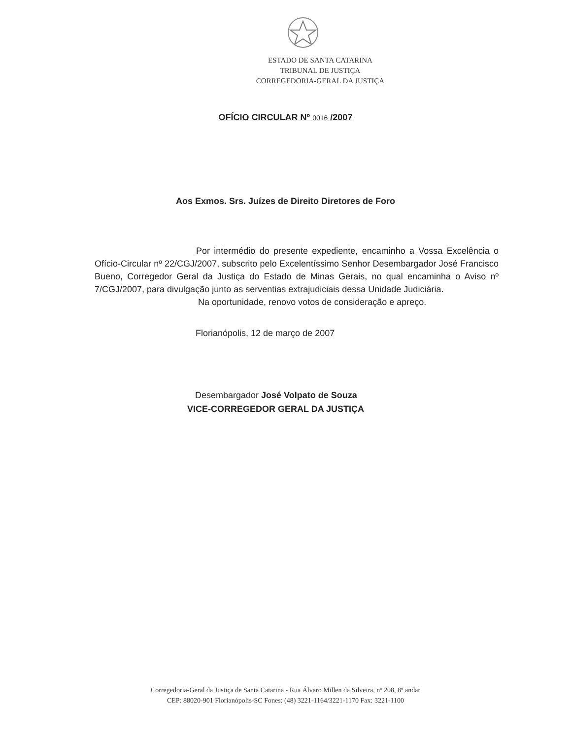ESTADO DE SANTA CATARINA
TRIBUNAL DE JUSTIÇA
CORREGEDORIA-GERAL DA JUSTIÇA
OFÍCIO CIRCULAR Nº 0016 /2007
Aos Exmos. Srs. Juízes de Direito Diretores de Foro
Por intermédio do presente expediente, encaminho a Vossa Excelência o Ofício-Circular nº 22/CGJ/2007, subscrito pelo Excelentíssimo Senhor Desembargador José Francisco Bueno, Corregedor Geral da Justiça do Estado de Minas Gerais, no qual encaminha o Aviso nº 7/CGJ/2007, para divulgação junto as serventias extrajudiciais dessa Unidade Judiciária.
Na oportunidade, renovo votos de consideração e apreço.
Florianópolis, 12 de março de 2007
Desembargador José Volpato de Souza
VICE-CORREGEDOR GERAL DA JUSTIÇA
Corregedoria-Geral da Justiça de Santa Catarina - Rua Álvaro Millen da Silveira, nº 208, 8º andar
CEP: 88020-901 Florianópolis-SC Fones: (48) 3221-1164/3221-1170 Fax: 3221-1100